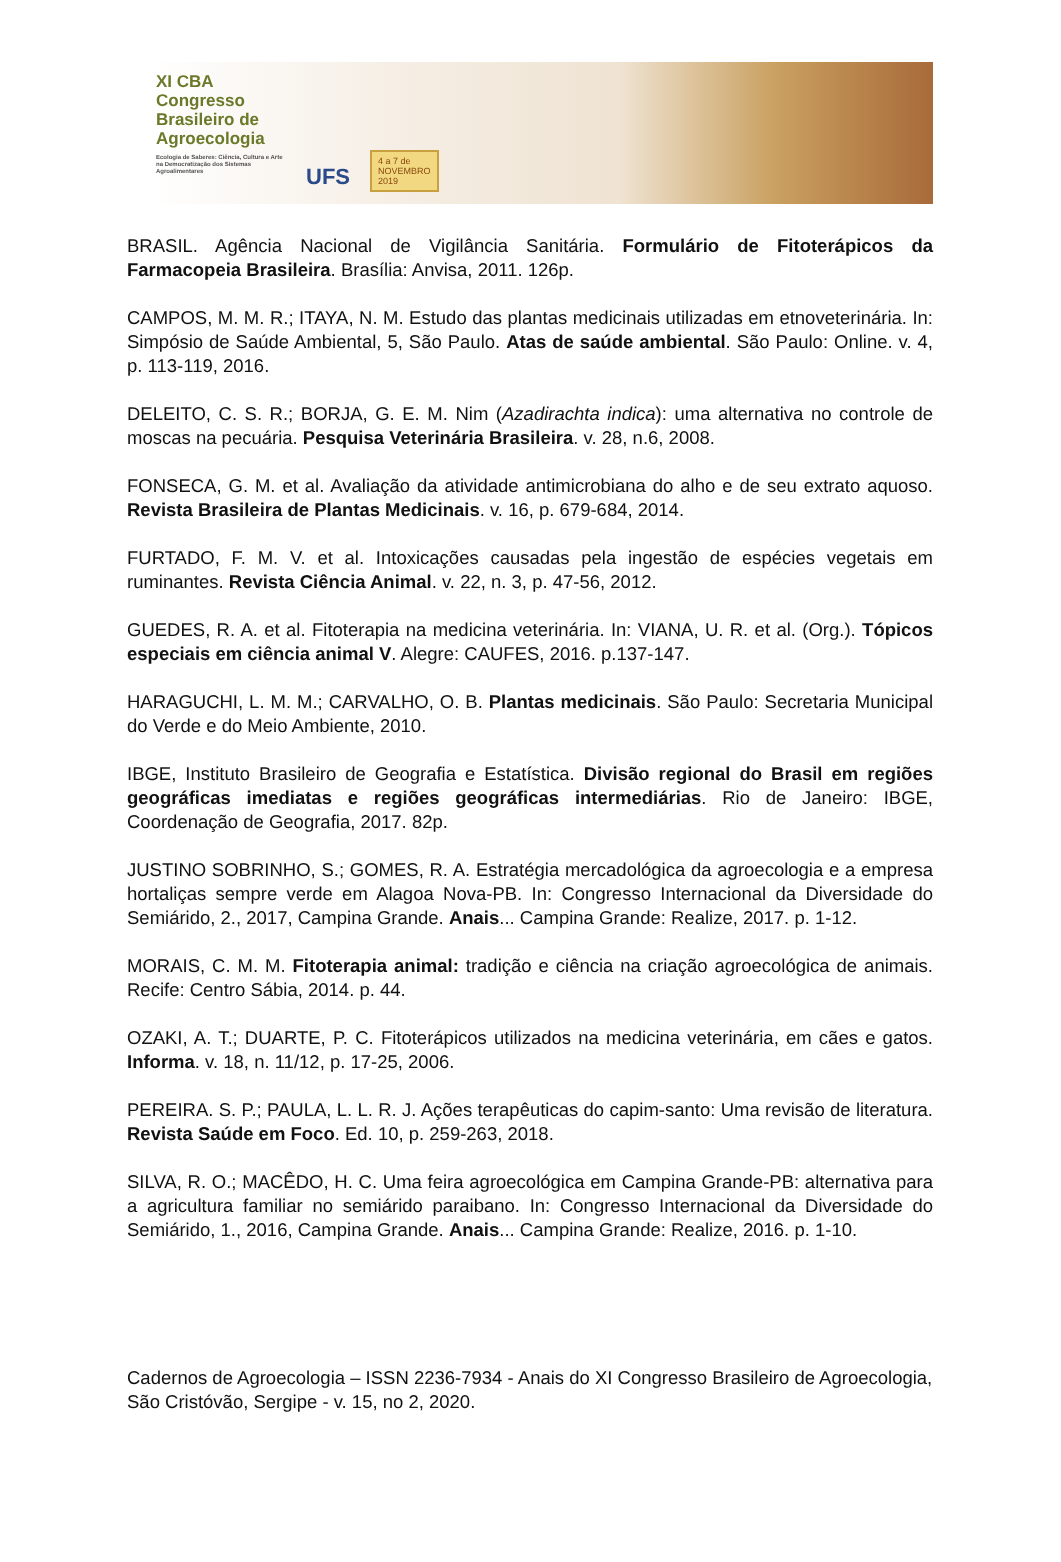XI CBA
Congresso
Brasileiro de
Agroecologia
Ecologia de Saberes: Ciência, Cultura e Arte na Democratização dos Sistemas Agroalimentares
UFS
4 a 7 de
NOVEMBRO
2019
BRASIL. Agência Nacional de Vigilância Sanitária. Formulário de Fitoterápicos da Farmacopeia Brasileira. Brasília: Anvisa, 2011. 126p.
CAMPOS, M. M. R.; ITAYA, N. M. Estudo das plantas medicinais utilizadas em etnoveterinária. In: Simpósio de Saúde Ambiental, 5, São Paulo. Atas de saúde ambiental. São Paulo: Online. v. 4, p. 113-119, 2016.
DELEITO, C. S. R.; BORJA, G. E. M. Nim (Azadirachta indica): uma alternativa no controle de moscas na pecuária. Pesquisa Veterinária Brasileira. v. 28, n.6, 2008.
FONSECA, G. M. et al. Avaliação da atividade antimicrobiana do alho e de seu extrato aquoso. Revista Brasileira de Plantas Medicinais. v. 16, p. 679-684, 2014.
FURTADO, F. M. V. et al. Intoxicações causadas pela ingestão de espécies vegetais em ruminantes. Revista Ciência Animal. v. 22, n. 3, p. 47-56, 2012.
GUEDES, R. A. et al. Fitoterapia na medicina veterinária. In: VIANA, U. R. et al. (Org.). Tópicos especiais em ciência animal V. Alegre: CAUFES, 2016. p.137-147.
HARAGUCHI, L. M. M.; CARVALHO, O. B. Plantas medicinais. São Paulo: Secretaria Municipal do Verde e do Meio Ambiente, 2010.
IBGE, Instituto Brasileiro de Geografia e Estatística. Divisão regional do Brasil em regiões geográficas imediatas e regiões geográficas intermediárias. Rio de Janeiro: IBGE, Coordenação de Geografia, 2017. 82p.
JUSTINO SOBRINHO, S.; GOMES, R. A. Estratégia mercadológica da agroecologia e a empresa hortaliças sempre verde em Alagoa Nova-PB. In: Congresso Internacional da Diversidade do Semiárido, 2., 2017, Campina Grande. Anais... Campina Grande: Realize, 2017. p. 1-12.
MORAIS, C. M. M. Fitoterapia animal: tradição e ciência na criação agroecológica de animais. Recife: Centro Sábia, 2014. p. 44.
OZAKI, A. T.; DUARTE, P. C. Fitoterápicos utilizados na medicina veterinária, em cães e gatos. Informa. v. 18, n. 11/12, p. 17-25, 2006.
PEREIRA. S. P.; PAULA, L. L. R. J. Ações terapêuticas do capim-santo: Uma revisão de literatura. Revista Saúde em Foco. Ed. 10, p. 259-263, 2018.
SILVA, R. O.; MACÊDO, H. C. Uma feira agroecológica em Campina Grande-PB: alternativa para a agricultura familiar no semiárido paraibano. In: Congresso Internacional da Diversidade do Semiárido, 1., 2016, Campina Grande. Anais... Campina Grande: Realize, 2016. p. 1-10.
Cadernos de Agroecologia – ISSN 2236-7934 - Anais do XI Congresso Brasileiro de Agroecologia, São Cristóvão, Sergipe - v. 15, no 2, 2020.